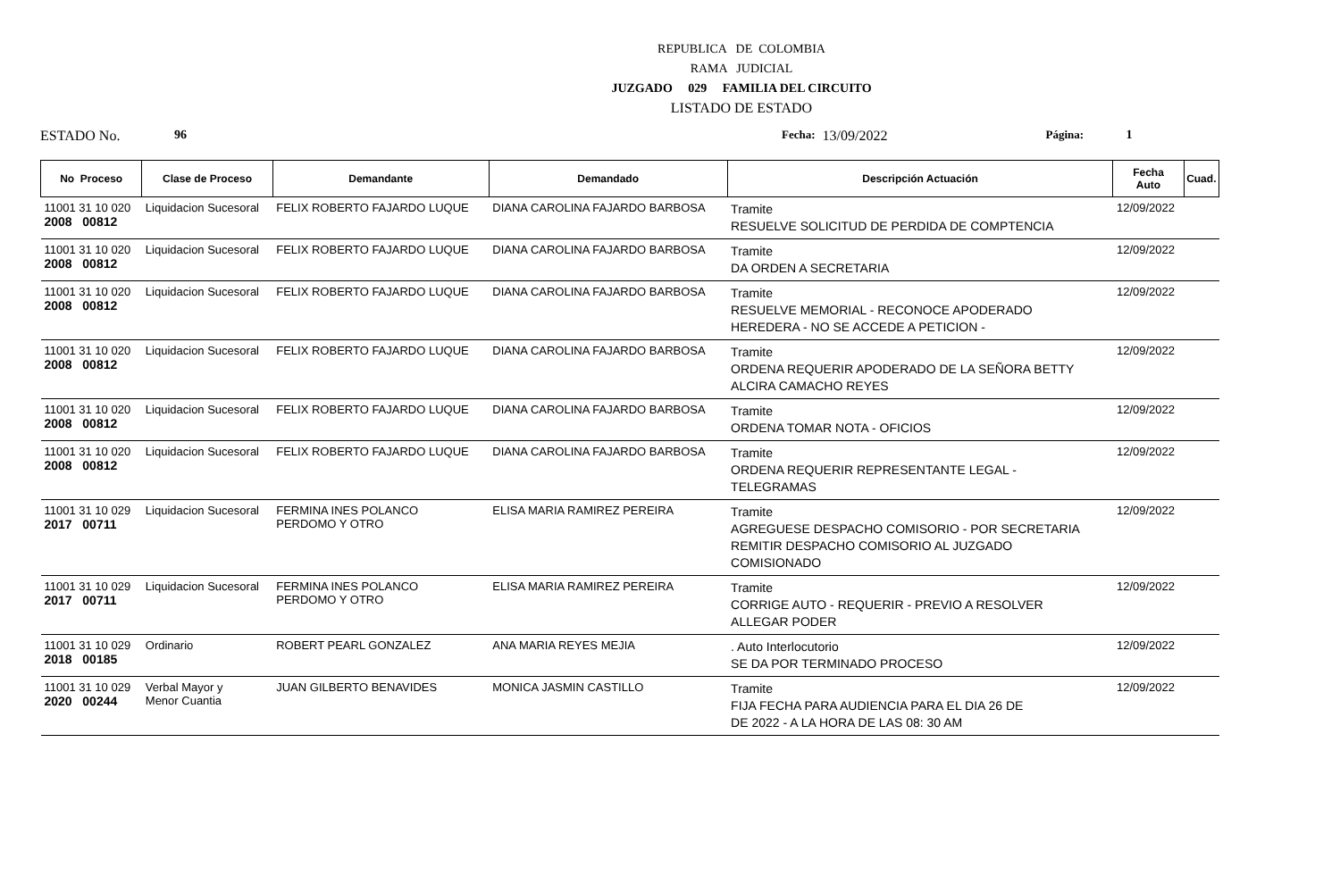REPUBLICA DE COLOMBIA
RAMA JUDICIAL
JUZGADO 029 FAMILIA DEL CIRCUITO
LISTADO DE ESTADO
ESTADO No. 96 Fecha: 13/09/2022 Página: 1
| No Proceso | Clase de Proceso | Demandante | Demandado | Descripción Actuación | Fecha Auto | Cuad. |
| --- | --- | --- | --- | --- | --- | --- |
| 11001 31 10 020 2008 00812 | Liquidacion Sucesoral | FELIX ROBERTO FAJARDO LUQUE | DIANA CAROLINA FAJARDO BARBOSA | Tramite RESUELVE SOLICITUD DE PERDIDA DE COMPTENCIA | 12/09/2022 | |
| 11001 31 10 020 2008 00812 | Liquidacion Sucesoral | FELIX ROBERTO FAJARDO LUQUE | DIANA CAROLINA FAJARDO BARBOSA | Tramite DA ORDEN A SECRETARIA | 12/09/2022 | |
| 11001 31 10 020 2008 00812 | Liquidacion Sucesoral | FELIX ROBERTO FAJARDO LUQUE | DIANA CAROLINA FAJARDO BARBOSA | Tramite RESUELVE MEMORIAL - RECONOCE APODERADO HEREDERA - NO SE ACCEDE A PETICION - | 12/09/2022 | |
| 11001 31 10 020 2008 00812 | Liquidacion Sucesoral | FELIX ROBERTO FAJARDO LUQUE | DIANA CAROLINA FAJARDO BARBOSA | Tramite ORDENA REQUERIR APODERADO DE LA SEÑORA BETTY ALCIRA CAMACHO REYES | 12/09/2022 | |
| 11001 31 10 020 2008 00812 | Liquidacion Sucesoral | FELIX ROBERTO FAJARDO LUQUE | DIANA CAROLINA FAJARDO BARBOSA | Tramite ORDENA TOMAR NOTA - OFICIOS | 12/09/2022 | |
| 11001 31 10 020 2008 00812 | Liquidacion Sucesoral | FELIX ROBERTO FAJARDO LUQUE | DIANA CAROLINA FAJARDO BARBOSA | Tramite ORDENA REQUERIR REPRESENTANTE LEGAL - TELEGRAMAS | 12/09/2022 | |
| 11001 31 10 029 2017 00711 | Liquidacion Sucesoral | FERMINA INES POLANCO PERDOMO Y OTRO | ELISA MARIA RAMIREZ PEREIRA | Tramite AGREGUESE DESPACHO COMISORIO - POR SECRETARIA REMITIR DESPACHO COMISORIO AL JUZGADO COMISIONADO | 12/09/2022 | |
| 11001 31 10 029 2017 00711 | Liquidacion Sucesoral | FERMINA INES POLANCO PERDOMO Y OTRO | ELISA MARIA RAMIREZ PEREIRA | Tramite CORRIGE AUTO - REQUERIR - PREVIO A RESOLVER ALLEGAR PODER | 12/09/2022 | |
| 11001 31 10 029 2018 00185 | Ordinario | ROBERT PEARL GONZALEZ | ANA MARIA REYES MEJIA | . Auto Interlocutorio SE DA POR TERMINADO PROCESO | 12/09/2022 | |
| 11001 31 10 029 2020 00244 | Verbal Mayor y Menor Cuantia | JUAN GILBERTO BENAVIDES | MONICA JASMIN CASTILLO | Tramite FIJA FECHA PARA AUDIENCIA PARA EL DIA 26 DE DE 2022 - A LA HORA DE LAS 08: 30 AM | 12/09/2022 | |